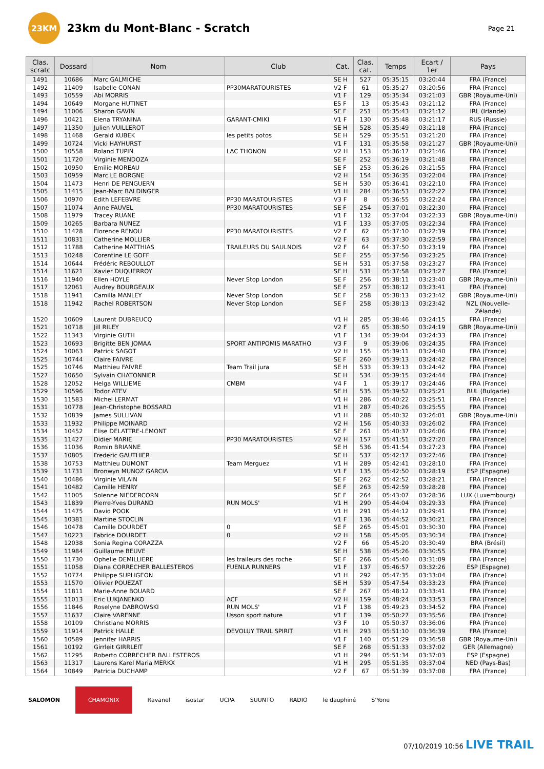23KM
23km du Mont-Blanc - Scratch
Page 21
| Clas. scratc | Dossard | Nom | Club | Cat. | Clas. cat. | Temps | Ecart / 1er | Pays |
| --- | --- | --- | --- | --- | --- | --- | --- | --- |
| 1491 | 10686 | Marc GALMICHE | | SE H | 527 | 05:35:15 | 03:20:44 | FRA (France) |
| 1492 | 11409 | Isabelle CONAN | PP30MARATOURISTES | V2 F | 61 | 05:35:27 | 03:20:56 | FRA (France) |
| 1493 | 10559 | Abi MORRIS | | V1 F | 129 | 05:35:34 | 03:21:03 | GBR (Royaume-Uni) |
| 1494 | 10649 | Morgane HUTINET | | ES F | 13 | 05:35:43 | 03:21:12 | FRA (France) |
| 1494 | 11006 | Sharon GAVIN | | SE F | 251 | 05:35:43 | 03:21:12 | IRL (Irlande) |
| 1496 | 10421 | Elena TRYANINA | GARANT-CMIKI | V1 F | 130 | 05:35:48 | 03:21:17 | RUS (Russie) |
| 1497 | 11350 | Julien VUILLEROT | | SE H | 528 | 05:35:49 | 03:21:18 | FRA (France) |
| 1498 | 11468 | Gerald KUBEK | les petits potos | SE H | 529 | 05:35:51 | 03:21:20 | FRA (France) |
| 1499 | 10724 | Vicki HAYHURST | | V1 F | 131 | 05:35:58 | 03:21:27 | GBR (Royaume-Uni) |
| 1500 | 10558 | Roland TUPIN | LAC THONON | V2 H | 153 | 05:36:17 | 03:21:46 | FRA (France) |
| 1501 | 11720 | Virginie MENDOZA | | SE F | 252 | 05:36:19 | 03:21:48 | FRA (France) |
| 1502 | 10950 | Emilie MOREAU | | SE F | 253 | 05:36:26 | 03:21:55 | FRA (France) |
| 1503 | 10959 | Marc LE BORGNE | | V2 H | 154 | 05:36:35 | 03:22:04 | FRA (France) |
| 1504 | 11473 | Henri DE PENGUERN | | SE H | 530 | 05:36:41 | 03:22:10 | FRA (France) |
| 1505 | 11415 | Jean-Marc BALDINGER | | V1 H | 284 | 05:36:53 | 03:22:22 | FRA (France) |
| 1506 | 10970 | Edith LEFEBVRE | PP30 MARATOURISTES | V3 F | 8 | 05:36:55 | 03:22:24 | FRA (France) |
| 1507 | 11074 | Anne FAUVEL | PP30 MARATOURISTES | SE F | 254 | 05:37:01 | 03:22:30 | FRA (France) |
| 1508 | 11979 | Tracey RUANE | | V1 F | 132 | 05:37:04 | 03:22:33 | GBR (Royaume-Uni) |
| 1509 | 10265 | Barbara NUNEZ | | V1 F | 133 | 05:37:05 | 03:22:34 | FRA (France) |
| 1510 | 11428 | Florence RENOU | PP30 MARATOURISTES | V2 F | 62 | 05:37:10 | 03:22:39 | FRA (France) |
| 1511 | 10831 | Catherine MOLLIER | | V2 F | 63 | 05:37:30 | 03:22:59 | FRA (France) |
| 1512 | 11788 | Catherine MATTHIAS | TRAILEURS DU SAULNOIS | V2 F | 64 | 05:37:50 | 03:23:19 | FRA (France) |
| 1513 | 10248 | Corentine LE GOFF | | SE F | 255 | 05:37:56 | 03:23:25 | FRA (France) |
| 1514 | 10644 | Frédéric REBOULLOT | | SE H | 531 | 05:37:58 | 03:23:27 | FRA (France) |
| 1514 | 11621 | Xavier DUQUERROY | | SE H | 531 | 05:37:58 | 03:23:27 | FRA (France) |
| 1516 | 11940 | Ellen HOYLE | Never Stop London | SE F | 256 | 05:38:11 | 03:23:40 | GBR (Royaume-Uni) |
| 1517 | 12061 | Audrey BOURGEAUX | | SE F | 257 | 05:38:12 | 03:23:41 | FRA (France) |
| 1518 | 11941 | Camilla MANLEY | Never Stop London | SE F | 258 | 05:38:13 | 03:23:42 | GBR (Royaume-Uni) |
| 1518 | 11942 | Rachel ROBERTSON | Never Stop London | SE F | 258 | 05:38:13 | 03:23:42 | NZL (Nouvelle- Zélande) |
| 1520 | 10609 | Laurent DUBREUCQ | | V1 H | 285 | 05:38:46 | 03:24:15 | FRA (France) |
| 1521 | 10718 | Jill RILEY | | V2 F | 65 | 05:38:50 | 03:24:19 | GBR (Royaume-Uni) |
| 1522 | 11343 | Virginie GUTH | | V1 F | 134 | 05:39:04 | 03:24:33 | FRA (France) |
| 1523 | 10693 | Brigitte BEN JOMAA | SPORT ANTIPOMIS MARATHO | V3 F | 9 | 05:39:06 | 03:24:35 | FRA (France) |
| 1524 | 10063 | Patrick SAGOT | | V2 H | 155 | 05:39:11 | 03:24:40 | FRA (France) |
| 1525 | 10744 | Claire FAIVRE | | SE F | 260 | 05:39:13 | 03:24:42 | FRA (France) |
| 1525 | 10746 | Matthieu FAIVRE | Team Trail jura | SE H | 533 | 05:39:13 | 03:24:42 | FRA (France) |
| 1527 | 10650 | Sylvain CHATONNIER | | SE H | 534 | 05:39:15 | 03:24:44 | FRA (France) |
| 1528 | 12052 | Helga WILLIEME | CMBM | V4 F | 1 | 05:39:17 | 03:24:46 | FRA (France) |
| 1529 | 10596 | Todor ATEV | | SE H | 535 | 05:39:52 | 03:25:21 | BUL (Bulgarie) |
| 1530 | 11583 | Michel LERMAT | | V1 H | 286 | 05:40:22 | 03:25:51 | FRA (France) |
| 1531 | 10778 | Jean-Christophe BOSSARD | | V1 H | 287 | 05:40:26 | 03:25:55 | FRA (France) |
| 1532 | 10839 | James SULLIVAN | | V1 H | 288 | 05:40:32 | 03:26:01 | GBR (Royaume-Uni) |
| 1533 | 11932 | Philippe MOINARD | | V2 H | 156 | 05:40:33 | 03:26:02 | FRA (France) |
| 1534 | 10452 | Elise DELATTRE-LEMONT | | SE F | 261 | 05:40:37 | 03:26:06 | FRA (France) |
| 1535 | 11427 | Didier MARIE | PP30 MARATOURISTES | V2 H | 157 | 05:41:51 | 03:27:20 | FRA (France) |
| 1536 | 11036 | Romin BRIANNE | | SE H | 536 | 05:41:54 | 03:27:23 | FRA (France) |
| 1537 | 10805 | Frederic GAUTHIER | | SE H | 537 | 05:42:17 | 03:27:46 | FRA (France) |
| 1538 | 10753 | Matthieu DUMONT | Team Merguez | V1 H | 289 | 05:42:41 | 03:28:10 | FRA (France) |
| 1539 | 11731 | Bronwyn MUNOZ GARCIA | | V1 F | 135 | 05:42:50 | 03:28:19 | ESP (Espagne) |
| 1540 | 10486 | Virginie VILAIN | | SE F | 262 | 05:42:52 | 03:28:21 | FRA (France) |
| 1541 | 10482 | Camille HENRY | | SE F | 263 | 05:42:59 | 03:28:28 | FRA (France) |
| 1542 | 11005 | Solenne NIEDERCORN | | SE F | 264 | 05:43:07 | 03:28:36 | LUX (Luxembourg) |
| 1543 | 11839 | Pierre-Yves DURAND | RUN MOLS' | V1 H | 290 | 05:44:04 | 03:29:33 | FRA (France) |
| 1544 | 11475 | David POOK | | V1 H | 291 | 05:44:12 | 03:29:41 | FRA (France) |
| 1545 | 10381 | Martine STOCLIN | | V1 F | 136 | 05:44:52 | 03:30:21 | FRA (France) |
| 1546 | 10478 | Camille DOURDET | 0 | SE F | 265 | 05:45:01 | 03:30:30 | FRA (France) |
| 1547 | 10223 | Fabrice DOURDET | 0 | V2 H | 158 | 05:45:05 | 03:30:34 | FRA (France) |
| 1548 | 12038 | Sonia Regina CORAZZA | | V2 F | 66 | 05:45:20 | 03:30:49 | BRA (Brésil) |
| 1549 | 11984 | Guillaume BEUVE | | SE H | 538 | 05:45:26 | 03:30:55 | FRA (France) |
| 1550 | 11730 | Ophelie DEMILLIERE | les traileurs des roche | SE F | 266 | 05:45:40 | 03:31:09 | FRA (France) |
| 1551 | 11058 | Diana CORRECHER BALLESTEROS | FUENLA RUNNERS | V1 F | 137 | 05:46:57 | 03:32:26 | ESP (Espagne) |
| 1552 | 10774 | Philippe SUPLIGEON | | V1 H | 292 | 05:47:35 | 03:33:04 | FRA (France) |
| 1553 | 11570 | Olivier POUEZAT | | SE H | 539 | 05:47:54 | 03:33:23 | FRA (France) |
| 1554 | 11811 | Marie-Anne BOUARD | | SE F | 267 | 05:48:12 | 03:33:41 | FRA (France) |
| 1555 | 11013 | Eric LUKJANENKO | ACF | V2 H | 159 | 05:48:24 | 03:33:53 | FRA (France) |
| 1556 | 11846 | Roselyne DABROWSKI | RUN MOLS' | V1 F | 138 | 05:49:23 | 03:34:52 | FRA (France) |
| 1557 | 11637 | Claire VARENNE | Usson sport nature | V1 F | 139 | 05:50:27 | 03:35:56 | FRA (France) |
| 1558 | 10109 | Christiane MORRIS | | V3 F | 10 | 05:50:37 | 03:36:06 | FRA (France) |
| 1559 | 11914 | Patrick HALLE | DEVOLUY TRAIL SPIRIT | V1 H | 293 | 05:51:10 | 03:36:39 | FRA (France) |
| 1560 | 10589 | Jennifer HARRIS | | V1 F | 140 | 05:51:29 | 03:36:58 | GBR (Royaume-Uni) |
| 1561 | 10192 | Girrleit GIRRLEIT | | SE F | 268 | 05:51:33 | 03:37:02 | GER (Allemagne) |
| 1562 | 11295 | Roberto CORRECHER BALLESTEROS | | V1 H | 294 | 05:51:34 | 03:37:03 | ESP (Espagne) |
| 1563 | 11317 | Laurens Karel Maria MERKX | | V1 H | 295 | 05:51:35 | 03:37:04 | NED (Pays-Bas) |
| 1564 | 10849 | Patricia DUCHAMP | | V2 F | 67 | 05:51:39 | 03:37:08 | FRA (France) |
SALOMON CHAMONIX Ravanel isostar UCPA SUUNTO RADIO le dauphiné S'Yone
07/10/2019 10:56 LIVE TRAIL